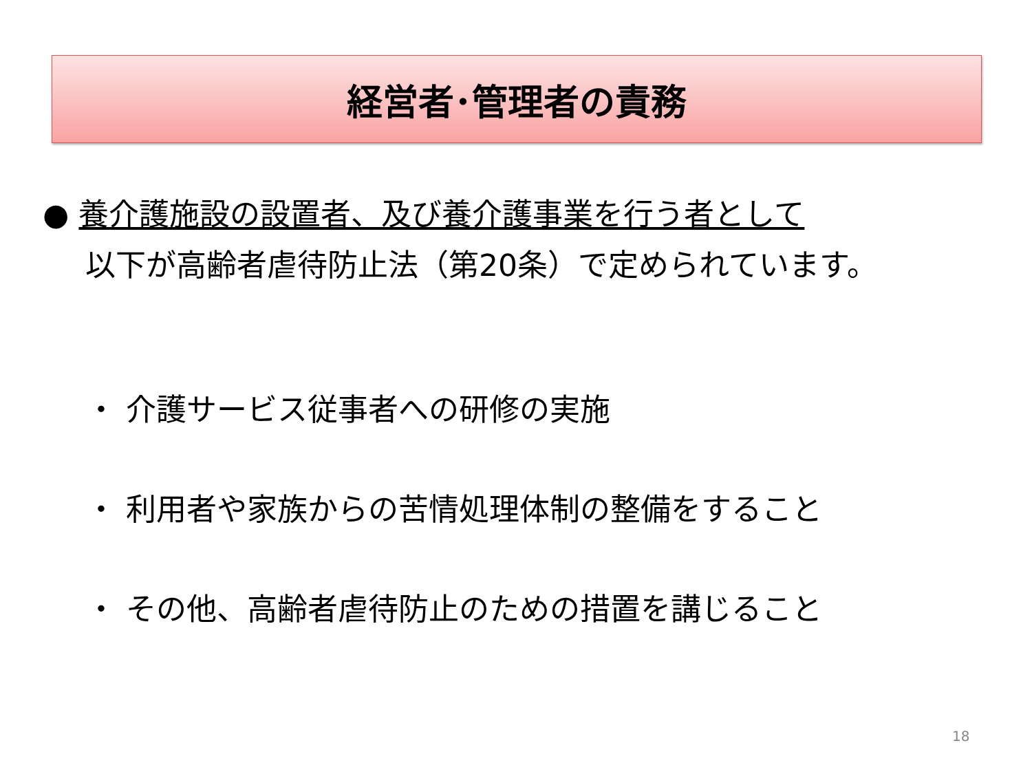経営者･管理者の責務
● 養介護施設の設置者、及び養介護事業を行う者として
以下が高齢者虐待防止法（第20条）で定められています。
・ 介護サービス従事者への研修の実施
・ 利用者や家族からの苦情処理体制の整備をすること
・ その他、高齢者虐待防止のための措置を講じること
18